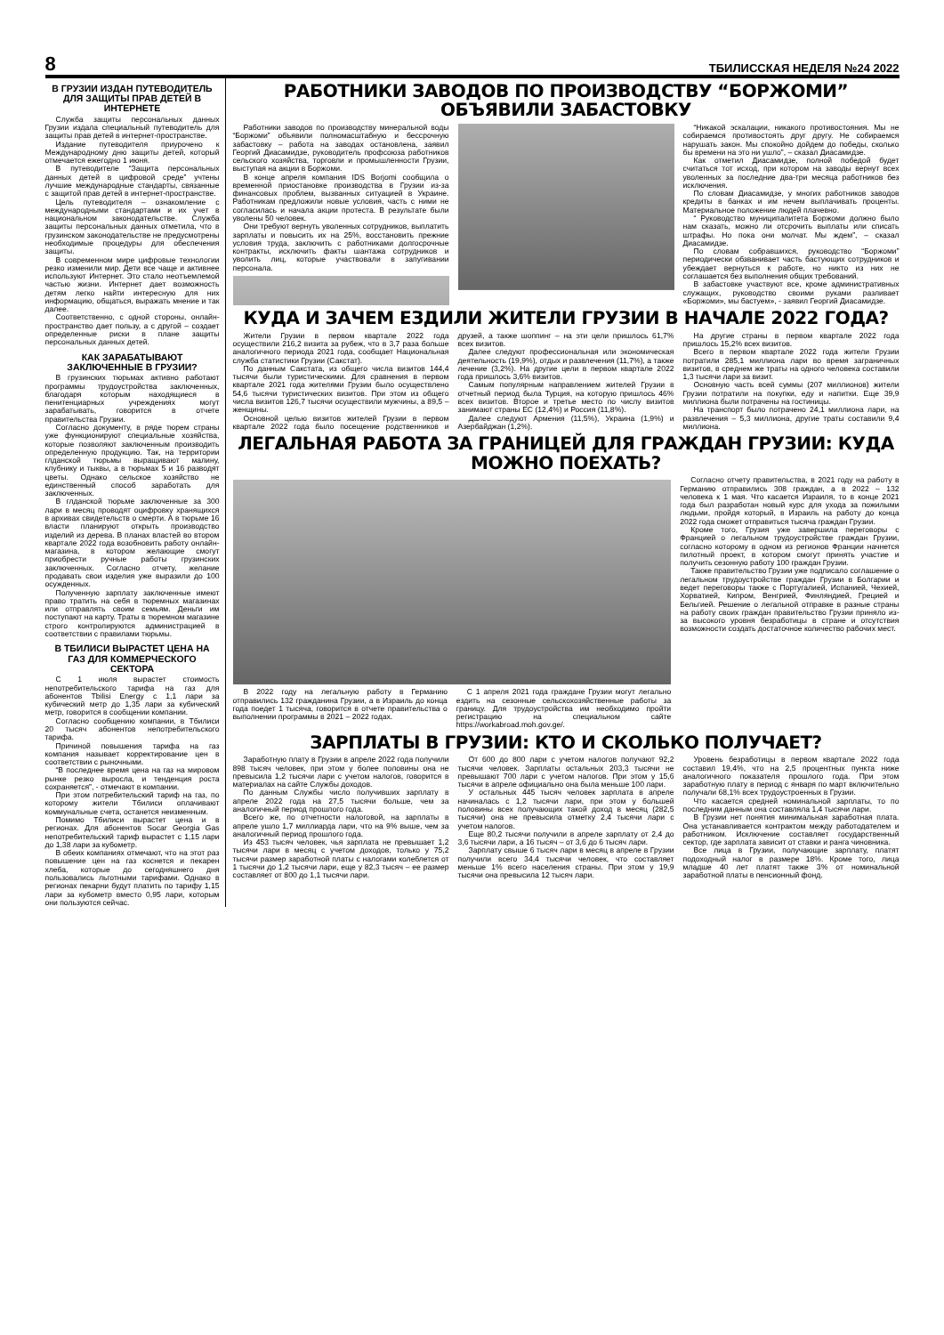8 ТБИЛИССКАЯ НЕДЕЛЯ №24 2022
В ГРУЗИИ ИЗДАН ПУТЕВОДИТЕЛЬ ДЛЯ ЗАЩИТЫ ПРАВ ДЕТЕЙ В ИНТЕРНЕТЕ
Служба защиты персональных данных Грузии издала специальный путеводитель для защиты прав детей в интернет-пространстве.
Издание путеводителя приурочено к Международному дню защиты детей, который отмечается ежегодно 1 июня.
В путеводителе “Защита персональных данных детей в цифровой среде” учтены лучшие международные стандарты, связанные с защитой прав детей в интернет-пространстве.
Цель путеводителя – ознакомление с международными стандартами и их учет в национальном законодательстве. Служба защиты персональных данных отметила, что в грузинском законодательстве не предусмотрены необходимые процедуры для обеспечения защиты.
В современном мире цифровые технологии резко изменили мир. Дети все чаще и активнее используют Интернет. Это стало неотъемлемой частью жизни. Интернет дает возможность детям легко найти интересную для них информацию, общаться, выражать мнение и так далее.
Соответственно, с одной стороны, онлайн-пространство дает пользу, а с другой – создает определенные риски в плане защиты персональных данных детей.
КАК ЗАРАБАТЫВАЮТ ЗАКЛЮЧЕННЫЕ В ГРУЗИИ?
В грузинских тюрьмах активно работают программы трудоустройства заключенных, благодаря которым находящиеся в пенитенциарных учреждениях могут зарабатывать, говорится в отчете правительства Грузии.
Согласно документу, в ряде тюрем страны уже функционируют специальные хозяйства, которые позволяют заключенным производить определенную продукцию. Так, на территории глданской тюрьмы выращивают малину, клубнику и тыквы, а в тюрьмах 5 и 16 разводят цветы. Однако сельское хозяйство не единственный способ заработать для заключенных.
В глданской тюрьме заключенные за 300 лари в месяц проводят оцифровку хранящихся в архивах свидетельств о смерти. А в тюрьме 16 власти планируют открыть производство изделий из дерева. В планах властей во втором квартале 2022 года возобновить работу онлайн-магазина, в котором желающие смогут приобрести ручные работы грузинских заключенных. Согласно отчету, желание продавать свои изделия уже выразили до 100 осужденных.
Полученную зарплату заключенные имеют право тратить на себя в тюремных магазинах или отправлять своим семьям. Деньги им поступают на карту. Траты в тюремном магазине строго контролируются администрацией в соответствии с правилами тюрьмы.
В ТБИЛИСИ ВЫРАСТЕТ ЦЕНА НА ГАЗ ДЛЯ КОММЕРЧЕСКОГО СЕКТОРА
С 1 июля вырастет стоимость непотребительского тарифа на газ для абонентов Tbilisi Energy с 1,1 лари за кубический метр до 1,35 лари за кубический метр, говорится в сообщении компании.
Согласно сообщению компании, в Тбилиси 20 тысяч абонентов непотребительского тарифа.
Причиной повышения тарифа на газ компания называет корректирование цен в соответствии с рыночными.
“В последнее время цена на газ на мировом рынке резко выросла, и тенденция роста сохраняется”, - отмечают в компании.
При этом потребительский тариф на газ, по которому жители Тбилиси оплачивают коммунальные счета, останется неизменным.
Помимо Тбилиси вырастет цена и в регионах. Для абонентов Socar Georgia Gas непотребительский тариф вырастет с 1,15 лари до 1,38 лари за кубометр.
В обеих компаниях отмечают, что на этот раз повышение цен на газ коснется и пекарен хлеба, которые до сегодняшнего дня пользовались льготными тарифами. Однако в регионах пекарни будут платить по тарифу 1,15 лари за кубометр вместо 0,95 лари, которым они пользуются сейчас.
РАБОТНИКИ ЗАВОДОВ ПО ПРОИЗВОДСТВУ “БОРЖОМИ” ОБЪЯВИЛИ ЗАБАСТОВКУ
Работники заводов по производству минеральной воды “Боржоми” объявили полномасштабную и бессрочную забастовку – работа на заводах остановлена, заявил Георгий Диасамидзе, руководитель профсоюза работников сельского хозяйства, торговли и промышленности Грузии, выступая на акции в Боржоми.
В конце апреля компания IDS Borjomi сообщила о временной приостановке производства в Грузии из-за финансовых проблем, вызванных ситуацией в Украине. Работникам предложили новые условия, часть с ними не согласилась и начала акции протеста. В результате были уволены 50 человек.
Они требуют вернуть уволенных сотрудников, выплатить зарплаты и повысить их на 25%, восстановить прежние условия труда, заключить с работниками долгосрочные контракты, исключить факты шантажа сотрудников и уволить лиц, которые участвовали в запугивании персонала.
“Никакой эскалации, никакого противостояния. Мы не собираемся противостоять друг другу. Не собираемся нарушать закон. Мы спокойно дойдем до победы, сколько бы времени на это ни ушло”, – сказал Диасамидзе.
Как отметил Диасамидзе, полной победой будет считаться тот исход, при котором на заводы вернут всех уволенных за последние два-три месяца работников без исключения.
По словам Диасамидзе, у многих работников заводов кредиты в банках и им нечем выплачивать проценты. Материальное положение людей плачевно.
“ Руководство муниципалитета Боржоми должно было нам сказать, можно ли отсрочить выплаты или списать штрафы. Но пока они молчат. Мы ждем”, – сказал Диасамидзе.
По словам собравшихся, руководство “Боржоми” периодически обзванивает часть бастующих сотрудников и убеждает вернуться к работе, но никто из них не соглашается без выполнения общих требований.
В забастовке участвуют все, кроме административных служащих, руководство своими руками разливает «Боржоми», мы бастуем», - заявил Георгий Диасамидзе.
КУДА И ЗАЧЕМ ЕЗДИЛИ ЖИТЕЛИ ГРУЗИИ В НАЧАЛЕ 2022 ГОДА?
Жители Грузии в первом квартале 2022 года осуществили 216,2 визита за рубеж, что в 3,7 раза больше аналогичного периода 2021 года, сообщает Национальная служба статистики Грузии (Сакстат).
По данным Сакстата, из общего числа визитов 144,4 тысячи были туристическими. Для сравнения в первом квартале 2021 года жителями Грузии было осуществлено 54,6 тысячи туристических визитов. При этом из общего числа визитов 126,7 тысячи осуществили мужчины, а 89,5 – женщины.
Основной целью визитов жителей Грузии в первом квартале 2022 года было посещение родственников и друзей, а также шоппинг – на эти цели пришлось 61,7% всех визитов.
Далее следуют профессиональная или экономическая деятельность (19,9%), отдых и развлечения (11,7%), а также лечение (3,2%). На другие цели в первом квартале 2022 года пришлось 3,6% визитов.
Самым популярным направлением жителей Грузии в отчетный период была Турция, на которую пришлось 46% всех визитов. Второе и третье место по числу визитов занимают страны ЕС (12,4%) и Россия (11,8%).
Далее следуют Армения (11,5%), Украина (1,9%) и Азербайджан (1,2%).
На другие страны в первом квартале 2022 года пришлось 15,2% всех визитов.
Всего в первом квартале 2022 года жители Грузии потратили 285,1 миллиона лари во время заграничных визитов, в среднем же траты на одного человека составили 1,3 тысячи лари за визит.
Основную часть всей суммы (207 миллионов) жители Грузии потратили на покупки, еду и напитки. Еще 39,9 миллиона были потрачены на гостиницы.
На транспорт было потрачено 24,1 миллиона лари, на развлечения – 5,3 миллиона, другие траты составили 9,4 миллиона.
ЛЕГАЛЬНАЯ РАБОТА ЗА ГРАНИЦЕЙ ДЛЯ ГРАЖДАН ГРУЗИИ: КУДА МОЖНО ПОЕХАТЬ?
В 2022 году на легальную работу в Германию отправились 132 гражданина Грузии, а в Израиль до конца года поедет 1 тысяча, говорится в отчете правительства о выполнении программы в 2021 – 2022 годах.
С 1 апреля 2021 года граждане Грузии могут легально ездить на сезонные сельскохозяйственные работы за границу. Для трудоустройства им необходимо пройти регистрацию на специальном сайте https://workabroad.moh.gov.ge/.
Согласно отчету правительства, в 2021 году на работу в Германию отправились 308 граждан, а в 2022 – 132 человека к 1 мая. Что касается Израиля, то в конце 2021 года был разработан новый курс для ухода за пожилыми людьми, пройдя который, в Израиль на работу до конца 2022 года сможет отправиться тысяча граждан Грузии.
Кроме того, Грузия уже завершила переговоры с Францией о легальном трудоустройстве граждан Грузии, согласно которому в одном из регионов Франции начнется пилотный проект, в котором смогут принять участие и получить сезонную работу 100 граждан Грузии.
Также правительство Грузии уже подписало соглашение о легальном трудоустройстве граждан Грузии в Болгарии и ведет переговоры также с Португалией, Испанией, Чехией, Хорватией, Кипром, Венгрией, Финляндией, Грецией и Бельгией. Решение о легальной отправке в разные страны на работу своих граждан правительство Грузии приняло из-за высокого уровня безработицы в стране и отсутствия возможности создать достаточное количество рабочих мест.
ЗАРПЛАТЫ В ГРУЗИИ: КТО И СКОЛЬКО ПОЛУЧАЕТ?
Заработную плату в Грузии в апреле 2022 года получили 898 тысяч человек, при этом у более половины она не превысила 1,2 тысячи лари с учетом налогов, говорится в материалах на сайте Службы доходов.
По данным Службы число получивших зарплату в апреле 2022 года на 27,5 тысячи больше, чем за аналогичный период прошлого года.
Всего же, по отчетности налоговой, на зарплаты в апреле ушло 1,7 миллиарда лари, что на 9% выше, чем за аналогичный период прошлого года.
Из 453 тысяч человек, чья зарплата не превышает 1,2 тысячи лари в месяц с учетом доходов, только у 75,2 тысячи размер заработной платы с налогами колеблется от 1 тысячи до 1,2 тысячи лари, еще у 82,3 тысяч – ее размер составляет от 800 до 1,1 тысячи лари.
От 600 до 800 лари с учетом налогов получают 92,2 тысячи человек. Зарплаты остальных 203,3 тысячи не превышают 700 лари с учетом налогов. При этом у 15,6 тысячи в апреле официально она была меньше 100 лари.
У остальных 445 тысяч человек зарплата в апреле начиналась с 1,2 тысячи лари, при этом у большей половины всех получающих такой доход в месяц (282,5 тысячи) она не превысила отметку 2,4 тысячи лари с учетом налогов.
Еще 80,2 тысячи получили в апреле зарплату от 2,4 до 3,6 тысячи лари, а 16 тысяч – от 3,6 до 6 тысяч лари.
Зарплату свыше 6 тысяч лари в месяц в апреле в Грузии получили всего 34,4 тысячи человек, что составляет меньше 1% всего населения страны. При этом у 19,9 тысячи она превысила 12 тысяч лари.
Уровень безработицы в первом квартале 2022 года составил 19,4%, что на 2,5 процентных пункта ниже аналогичного показателя прошлого года. При этом заработную плату в период с января по март включительно получали 68,1% всех трудоустроенных в Грузии.
Что касается средней номинальной зарплаты, то по последним данным она составляла 1,4 тысячи лари.
В Грузии нет понятия минимальная заработная плата. Она устанавливается контрактом между работодателем и работником. Исключение составляет государственный сектор, где зарплата зависит от ставки и ранга чиновника.
Все лица в Грузии, получающие зарплату, платят подоходный налог в размере 18%. Кроме того, лица младше 40 лет платят также 3% от номинальной заработной платы в пенсионный фонд.